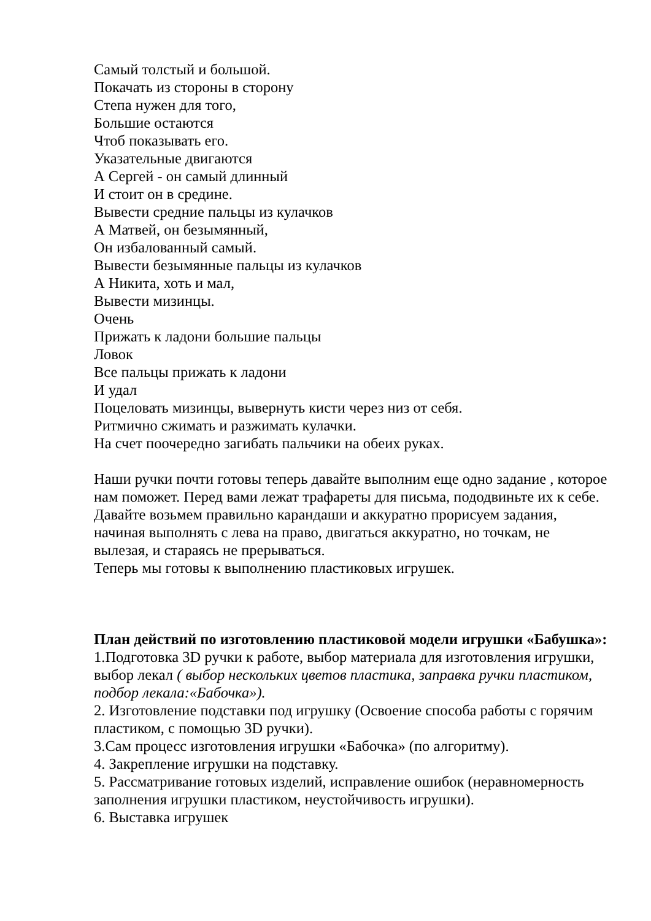Самый толстый и большой.
Покачать из стороны в сторону
Степа нужен для того,
Большие остаются
Чтоб показывать его.
Указательные двигаются
А Сергей - он самый длинный
И стоит он в средине.
Вывести средние пальцы из кулачков
А Матвей, он безымянный,
Он избалованный самый.
Вывести безымянные пальцы из кулачков
А Никита, хоть и мал,
Вывести мизинцы.
Очень
Прижать к ладони большие пальцы
Ловок
Все пальцы прижать к ладони
И удал
Поцеловать мизинцы, вывернуть кисти через низ от себя.
Ритмично сжимать и разжимать кулачки.
На счет поочередно загибать пальчики на обеих руках.
Наши ручки почти готовы теперь давайте выполним еще одно задание , которое нам поможет. Перед вами лежат трафареты для письма, пододвиньте их к себе. Давайте возьмем правильно карандаши и аккуратно прорисуем задания, начиная выполнять с лева на право, двигаться аккуратно, но точкам, не вылезая, и стараясь не прерываться.
Теперь мы готовы к выполнению пластиковых игрушек.
План действий по изготовлению пластиковой модели игрушки «Бабушка»:
1.Подготовка 3D ручки к работе, выбор материала для изготовления игрушки, выбор лекал ( выбор нескольких цветов пластика, заправка ручки пластиком, подбор лекала:«Бабочка»).
2. Изготовление подставки под игрушку (Освоение способа работы с горячим пластиком, с помощью 3D ручки).
3.Сам процесс изготовления игрушки «Бабочка» (по алгоритму).
4. Закрепление игрушки на подставку.
5. Рассматривание готовых изделий, исправление ошибок (неравномерность заполнения игрушки пластиком, неустойчивость игрушки).
6. Выставка игрушек